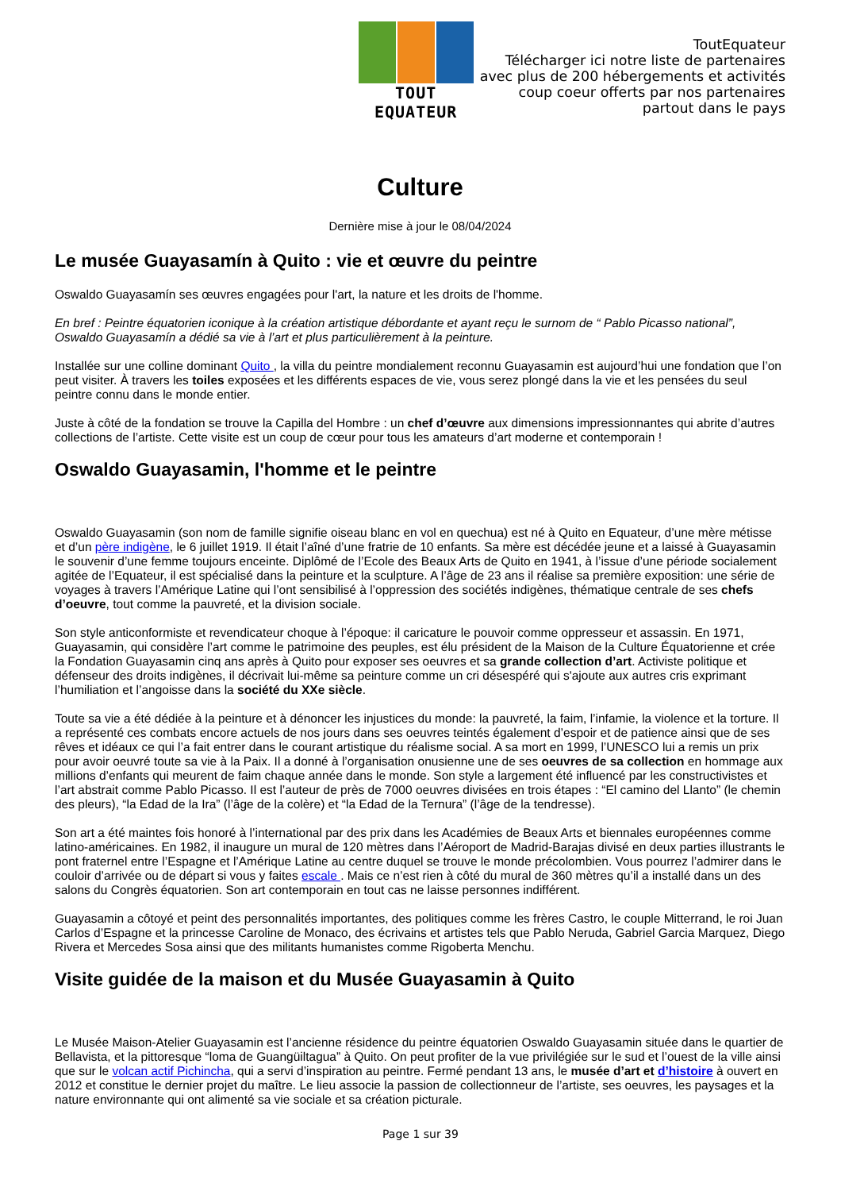TOUT EQUATEUR
ToutEquateur
Télécharger ici notre liste de partenaires
avec plus de 200 hébergements et activités
coup coeur offerts par nos partenaires
partout dans le pays
Culture
Dernière mise à jour le 08/04/2024
Le musée Guayasamín à Quito : vie et œuvre du peintre
Oswaldo Guayasamín ses œuvres engagées pour l'art, la nature et les droits de l'homme.
En bref : Peintre équatorien iconique à la création artistique débordante et ayant reçu le surnom de “ Pablo Picasso national”, Oswaldo Guayasamín a dédié sa vie à l’art et plus particulièrement à la peinture.
Installée sur une colline dominant Quito , la villa du peintre mondialement reconnu Guayasamin est aujourd’hui une fondation que l’on peut visiter. À travers les toiles exposées et les différents espaces de vie, vous serez plongé dans la vie et les pensées du seul peintre connu dans le monde entier.
Juste à côté de la fondation se trouve la Capilla del Hombre : un chef d’œuvre aux dimensions impressionnantes qui abrite d’autres collections de l’artiste. Cette visite est un coup de cœur pour tous les amateurs d’art moderne et contemporain !
Oswaldo Guayasamin, l'homme et le peintre
Oswaldo Guayasamin (son nom de famille signifie oiseau blanc en vol en quechua) est né à Quito en Equateur, d’une mère métisse et d’un père indigène, le 6 juillet 1919. Il était l’aîné d’une fratrie de 10 enfants. Sa mère est décédée jeune et a laissé à Guayasamin le souvenir d’une femme toujours enceinte. Diplômé de l’Ecole des Beaux Arts de Quito en 1941, à l’issue d’une période socialement agitée de l’Equateur, il est spécialisé dans la peinture et la sculpture. A l’âge de 23 ans il réalise sa première exposition: une série de voyages à travers l’Amérique Latine qui l’ont sensibilisé à l’oppression des sociétés indigènes, thématique centrale de ses chefs d’oeuvre, tout comme la pauvreté, et la division sociale.
Son style anticonformiste et revendicateur choque à l’époque: il caricature le pouvoir comme oppresseur et assassin. En 1971, Guayasamin, qui considère l’art comme le patrimoine des peuples, est élu président de la Maison de la Culture Équatorienne et crée la Fondation Guayasamin cinq ans après à Quito pour exposer ses oeuvres et sa grande collection d’art. Activiste politique et défenseur des droits indigènes, il décrivait lui-même sa peinture comme un cri désespéré qui s'ajoute aux autres cris exprimant l’humiliation et l’angoisse dans la société du XXe siècle.
Toute sa vie a été dédiée à la peinture et à dénoncer les injustices du monde: la pauvreté, la faim, l’infamie, la violence et la torture. Il a représenté ces combats encore actuels de nos jours dans ses oeuvres teintés également d’espoir et de patience ainsi que de ses rêves et idéaux ce qui l’a fait entrer dans le courant artistique du réalisme social. A sa mort en 1999, l’UNESCO lui a remis un prix pour avoir oeuvré toute sa vie à la Paix. Il a donné à l’organisation onusienne une de ses oeuvres de sa collection en hommage aux millions d’enfants qui meurent de faim chaque année dans le monde. Son style a largement été influencé par les constructivistes et l’art abstrait comme Pablo Picasso. Il est l’auteur de près de 7000 oeuvres divisées en trois étapes : “El camino del Llanto” (le chemin des pleurs), “la Edad de la Ira” (l’âge de la colère) et “la Edad de la Ternura” (l’âge de la tendresse).
Son art a été maintes fois honoré à l’international par des prix dans les Académies de Beaux Arts et biennales européennes comme latino-américaines. En 1982, il inaugure un mural de 120 mètres dans l’Aéroport de Madrid-Barajas divisé en deux parties illustrants le pont fraternel entre l’Espagne et l’Amérique Latine au centre duquel se trouve le monde précolombien. Vous pourrez l’admirer dans le couloir d’arrivée ou de départ si vous y faites escale . Mais ce n’est rien à côté du mural de 360 mètres qu’il a installé dans un des salons du Congrès équatorien. Son art contemporain en tout cas ne laisse personnes indifférent.
Guayasamin a côtoyé et peint des personnalités importantes, des politiques comme les frères Castro, le couple Mitterrand, le roi Juan Carlos d’Espagne et la princesse Caroline de Monaco, des écrivains et artistes tels que Pablo Neruda, Gabriel Garcia Marquez, Diego Rivera et Mercedes Sosa ainsi que des militants humanistes comme Rigoberta Menchu.
Visite guidée de la maison et du Musée Guayasamin à Quito
Le Musée Maison-Atelier Guayasamin est l’ancienne résidence du peintre équatorien Oswaldo Guayasamin située dans le quartier de Bellavista, et la pittoresque “loma de Guangüiltagua” à Quito. On peut profiter de la vue privilégiée sur le sud et l’ouest de la ville ainsi que sur le volcan actif Pichincha, qui a servi d’inspiration au peintre. Fermé pendant 13 ans, le musée d’art et d’histoire à ouvert en 2012 et constitue le dernier projet du maître. Le lieu associe la passion de collectionneur de l’artiste, ses oeuvres, les paysages et la nature environnante qui ont alimenté sa vie sociale et sa création picturale.
Page 1 sur 39